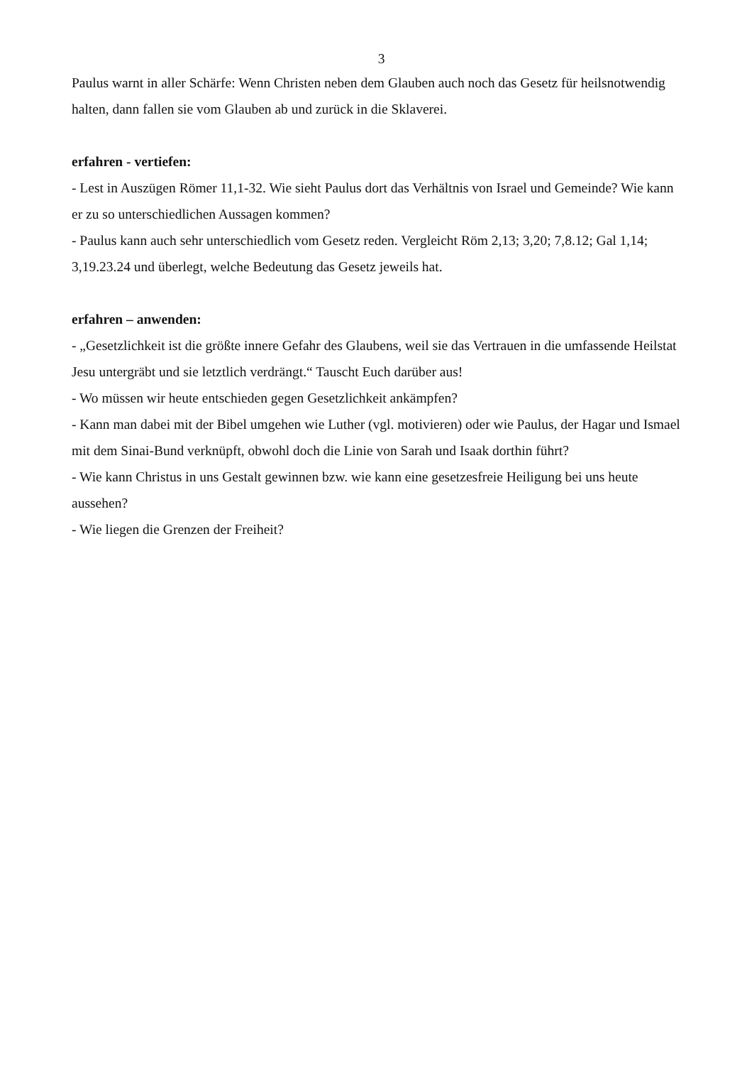3
Paulus warnt in aller Schärfe: Wenn Christen neben dem Glauben auch noch das Gesetz für heilsnotwendig halten, dann fallen sie vom Glauben ab und zurück in die Sklaverei.
erfahren - vertiefen:
- Lest in Auszügen Römer 11,1-32. Wie sieht Paulus dort das Verhältnis von Israel und Gemeinde? Wie kann er zu so unterschiedlichen Aussagen kommen?
- Paulus kann auch sehr unterschiedlich vom Gesetz reden. Vergleicht Röm 2,13; 3,20; 7,8.12; Gal 1,14; 3,19.23.24 und überlegt, welche Bedeutung das Gesetz jeweils hat.
erfahren – anwenden:
- „Gesetzlichkeit ist die größte innere Gefahr des Glaubens, weil sie das Vertrauen in die umfassende Heilstat Jesu untergräbt und sie letztlich verdrängt.“ Tauscht Euch darüber aus!
- Wo müssen wir heute entschieden gegen Gesetzlichkeit ankämpfen?
- Kann man dabei mit der Bibel umgehen wie Luther (vgl. motivieren) oder wie Paulus, der Hagar und Ismael mit dem Sinai-Bund verknüpft, obwohl doch die Linie von Sarah und Isaak dorthin führt?
- Wie kann Christus in uns Gestalt gewinnen bzw. wie kann eine gesetzesfreie Heiligung bei uns heute aussehen?
- Wie liegen die Grenzen der Freiheit?